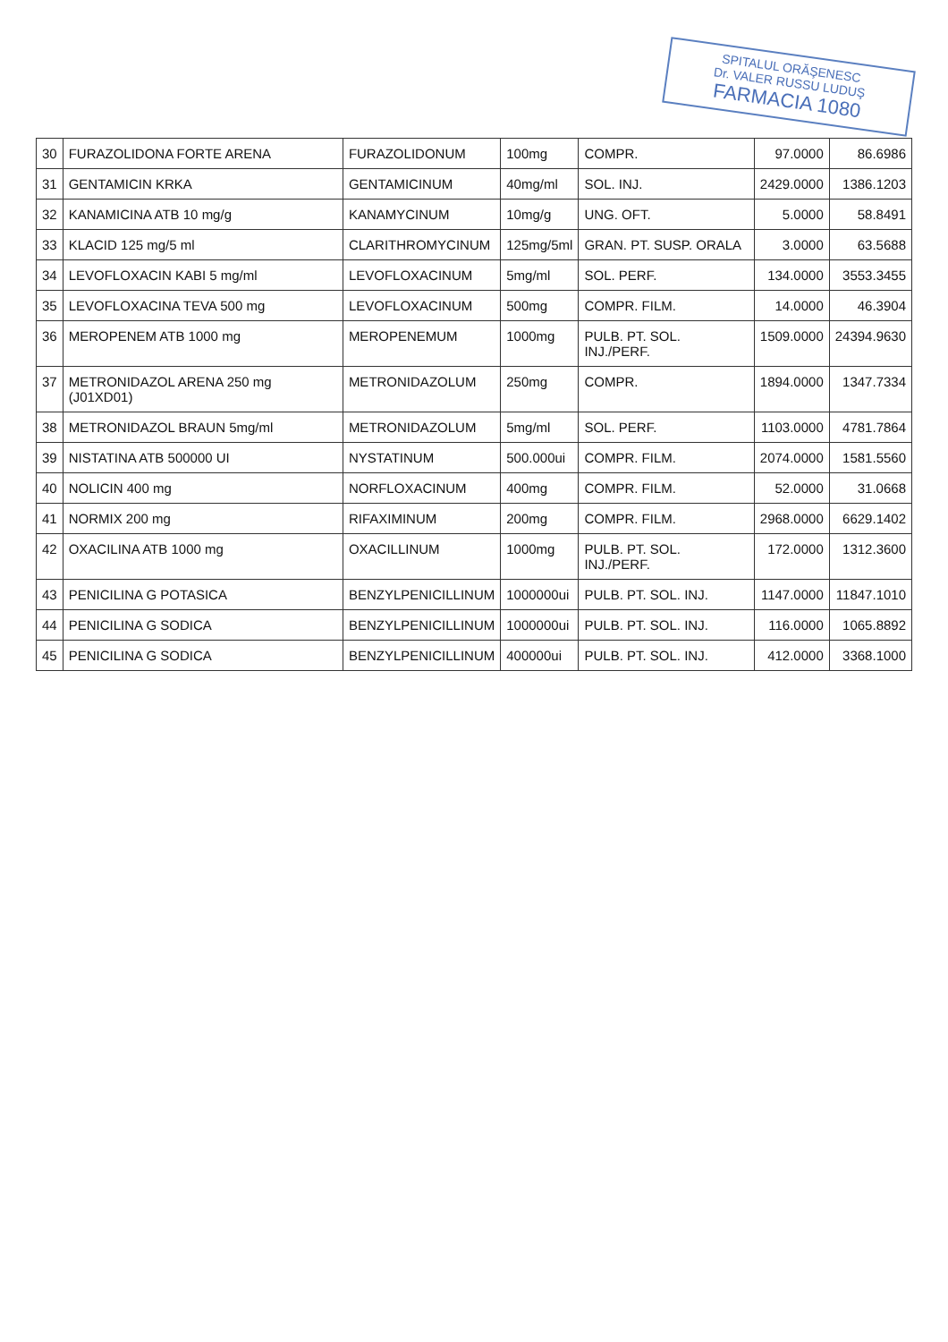SPITALUL ORĂŞENESC
Dr. VALER RUSSU LUDUŞ
FARMACIA 1080
| 30 | FURAZOLIDONA FORTE ARENA | FURAZOLIDONUM | 100mg | COMPR. | 97.0000 | 86.6986 |
| 31 | GENTAMICIN KRKA | GENTAMICINUM | 40mg/ml | SOL. INJ. | 2429.0000 | 1386.1203 |
| 32 | KANAMICINA ATB 10 mg/g | KANAMYCINUM | 10mg/g | UNG. OFT. | 5.0000 | 58.8491 |
| 33 | KLACID 125 mg/5 ml | CLARITHROMYCINUM | 125mg/5ml | GRAN. PT. SUSP. ORALA | 3.0000 | 63.5688 |
| 34 | LEVOFLOXACIN KABI 5 mg/ml | LEVOFLOXACINUM | 5mg/ml | SOL. PERF. | 134.0000 | 3553.3455 |
| 35 | LEVOFLOXACINA TEVA 500 mg | LEVOFLOXACINUM | 500mg | COMPR. FILM. | 14.0000 | 46.3904 |
| 36 | MEROPENEM ATB 1000 mg | MEROPENEMUM | 1000mg | PULB. PT. SOL. INJ./PERF. | 1509.0000 | 24394.9630 |
| 37 | METRONIDAZOL ARENA 250 mg (J01XD01) | METRONIDAZOLUM | 250mg | COMPR. | 1894.0000 | 1347.7334 |
| 38 | METRONIDAZOL BRAUN 5mg/ml | METRONIDAZOLUM | 5mg/ml | SOL. PERF. | 1103.0000 | 4781.7864 |
| 39 | NISTATINA ATB 500000 UI | NYSTATINUM | 500.000ui | COMPR. FILM. | 2074.0000 | 1581.5560 |
| 40 | NOLICIN 400 mg | NORFLOXACINUM | 400mg | COMPR. FILM. | 52.0000 | 31.0668 |
| 41 | NORMIX 200 mg | RIFAXIMINUM | 200mg | COMPR. FILM. | 2968.0000 | 6629.1402 |
| 42 | OXACILINA ATB 1000 mg | OXACILLINUM | 1000mg | PULB. PT. SOL. INJ./PERF. | 172.0000 | 1312.3600 |
| 43 | PENICILINA G POTASICA | BENZYLPENICILLINUM | 1000000ui | PULB. PT. SOL. INJ. | 1147.0000 | 11847.1010 |
| 44 | PENICILINA G SODICA | BENZYLPENICILLINUM | 1000000ui | PULB. PT. SOL. INJ. | 116.0000 | 1065.8892 |
| 45 | PENICILINA G SODICA | BENZYLPENICILLINUM | 400000ui | PULB. PT. SOL. INJ. | 412.0000 | 3368.1000 |